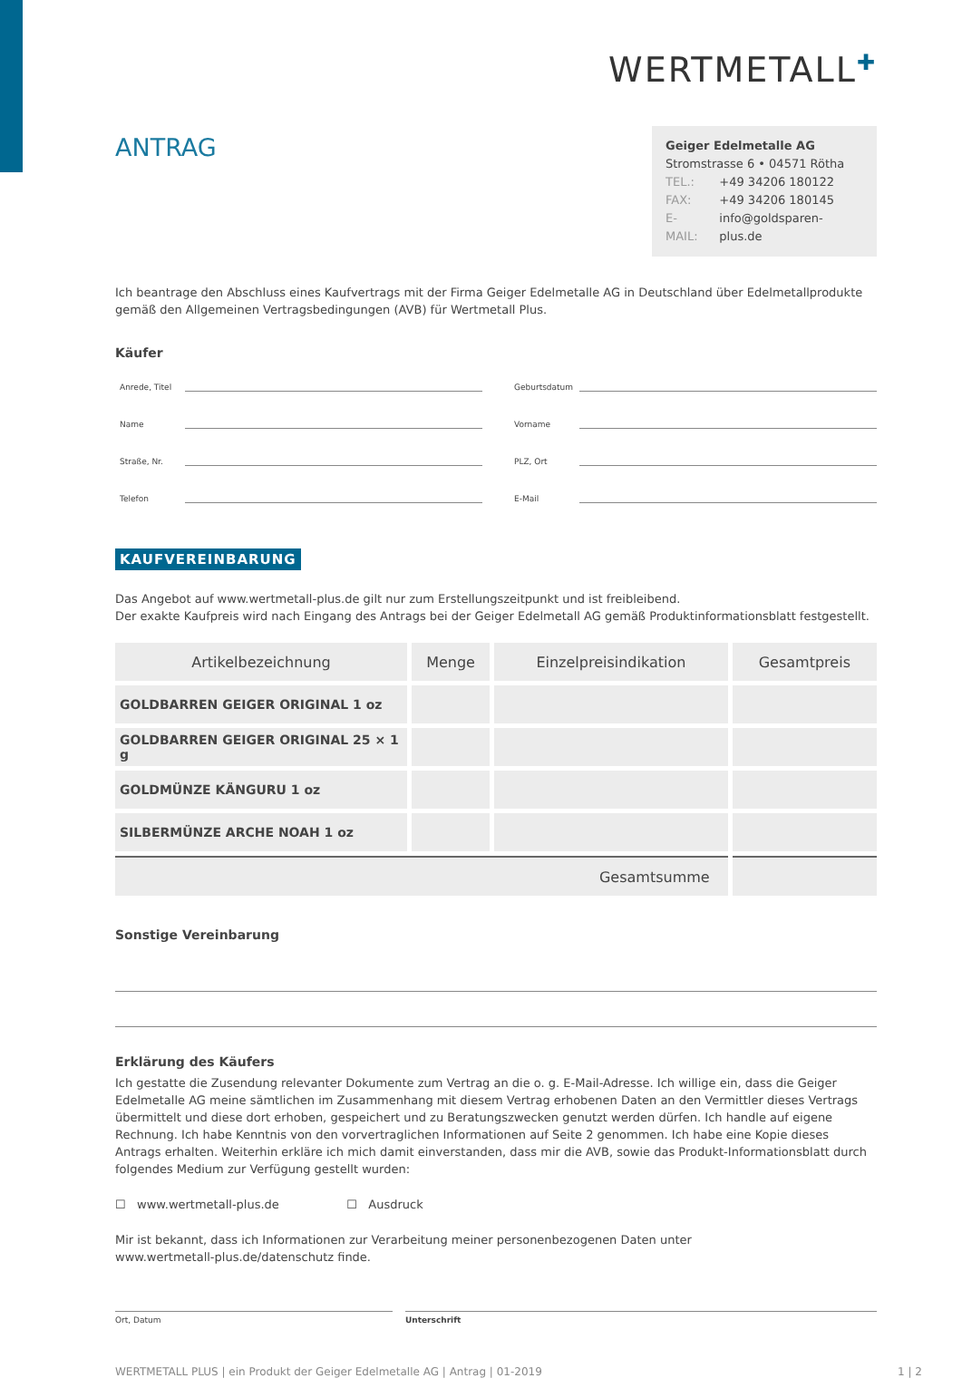WERTMETALL✚
ANTRAG
Geiger Edelmetalle AG
Stromstrasse 6 • 04571 Rötha
| TEL.: | +49 34206 180122 |
| FAX: | +49 34206 180145 |
| E-MAIL: | info@goldsparen-plus.de |
Ich beantrage den Abschluss eines Kaufvertrags mit der Firma Geiger Edelmetalle AG in Deutschland über Edelmetallprodukte gemäß den Allgemeinen Vertragsbedingungen (AVB) für Wertmetall Plus.
Käufer
Anrede, Titel
Geburtsdatum
Name
Vorname
Straße, Nr.
PLZ, Ort
Telefon
E-Mail
KAUFVEREINBARUNG
Das Angebot auf www.wertmetall-plus.de gilt nur zum Erstellungszeitpunkt und ist freibleibend.
Der exakte Kaufpreis wird nach Eingang des Antrags bei der Geiger Edelmetall AG gemäß Produktinformationsblatt festgestellt.
| Artikelbezeichnung | Menge | Einzelpreisindikation | Gesamtpreis |
| --- | --- | --- | --- |
| GOLDBARREN GEIGER ORIGINAL 1 oz | | | |
| GOLDBARREN GEIGER ORIGINAL 25 × 1 g | | | |
| GOLDMÜNZE KÄNGURU 1 oz | | | |
| SILBERMÜNZE ARCHE NOAH 1 oz | | | |
| Gesamtsumme | | | |
Sonstige Vereinbarung
Erklärung des Käufers
Ich gestatte die Zusendung relevanter Dokumente zum Vertrag an die o. g. E-Mail-Adresse. Ich willige ein, dass die Geiger Edelmetalle AG meine sämtlichen im Zusammenhang mit diesem Vertrag erhobenen Daten an den Vermittler dieses Vertrags übermittelt und diese dort erhoben, gespeichert und zu Beratungszwecken genutzt werden dürfen. Ich handle auf eigene Rechnung. Ich habe Kenntnis von den vorvertraglichen Informationen auf Seite 2 genommen. Ich habe eine Kopie dieses Antrags erhalten. Weiterhin erkläre ich mich damit einverstanden, dass mir die AVB, sowie das Produkt-Informationsblatt durch folgendes Medium zur Verfügung gestellt wurden:
☐ www.wertmetall-plus.de ☐ Ausdruck
Mir ist bekannt, dass ich Informationen zur Verarbeitung meiner personenbezogenen Daten unter
www.wertmetall-plus.de/datenschutz finde.
Ort, Datum Unterschrift
WERTMETALL PLUS | ein Produkt der Geiger Edelmetalle AG | Antrag | 01-2019 1 | 2